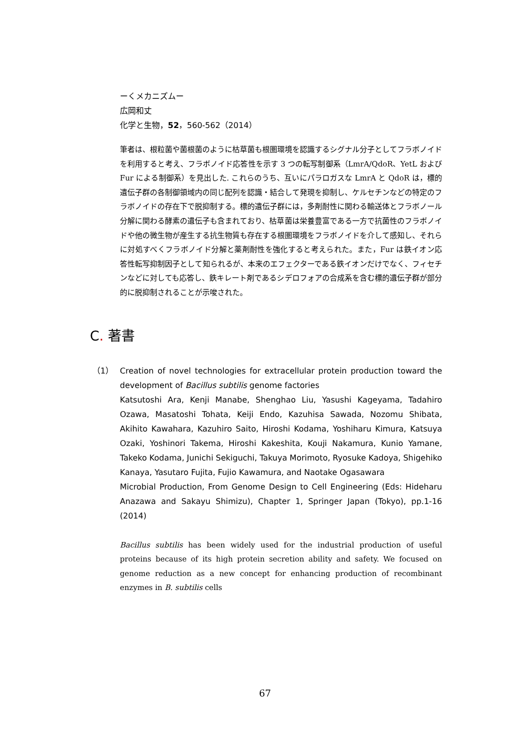ーくメカニズムー
広岡和丈
化学と生物，52，560-562（2014）
筆者は、根粒菌や菌根菌のように枯草菌も根圏環境を認識するシグナル分子としてフラボノイドを利用すると考え、フラボノイド応答性を示す 3 つの転写制御系（LmrA/QdoR、YetL および Fur による制御系）を見出した. これらのうち、互いにパラロガスな LmrA と QdoR は，標的遺伝子群の各制御領域内の同じ配列を認識・結合して発現を抑制し、ケルセチンなどの特定のフラボノイドの存在下で脱抑制する。標的遺伝子群には，多剤耐性に関わる輸送体とフラボノール分解に関わる酵素の遺伝子も含まれており、枯草菌は栄養豊富である一方で抗菌性のフラボノイドや他の微生物が産生する抗生物質も存在する根圏環境をフラボノイドを介して感知し、それらに対処すべくフラボノイド分解と薬剤耐性を強化すると考えられた。また，Fur は鉄イオン応答性転写抑制因子として知られるが、本来のエフェクターである鉄イオンだけでなく、フィセチンなどに対しても応答し、鉄キレート剤であるシデロフォアの合成系を含む標的遺伝子群が部分的に脱抑制されることが示唆された。
C. 著書
（1） Creation of novel technologies for extracellular protein production toward the development of Bacillus subtilis genome factories
Katsutoshi Ara, Kenji Manabe, Shenghao Liu, Yasushi Kageyama, Tadahiro Ozawa, Masatoshi Tohata, Keiji Endo, Kazuhisa Sawada, Nozomu Shibata, Akihito Kawahara, Kazuhiro Saito, Hiroshi Kodama, Yoshiharu Kimura, Katsuya Ozaki, Yoshinori Takema, Hiroshi Kakeshita, Kouji Nakamura, Kunio Yamane, Takeko Kodama, Junichi Sekiguchi, Takuya Morimoto, Ryosuke Kadoya, Shigehiko Kanaya, Yasutaro Fujita, Fujio Kawamura, and Naotake Ogasawara
Microbial Production, From Genome Design to Cell Engineering (Eds: Hideharu Anazawa and Sakayu Shimizu), Chapter 1, Springer Japan (Tokyo), pp.1-16 (2014)
Bacillus subtilis has been widely used for the industrial production of useful proteins because of its high protein secretion ability and safety. We focused on genome reduction as a new concept for enhancing production of recombinant enzymes in B. subtilis cells
67